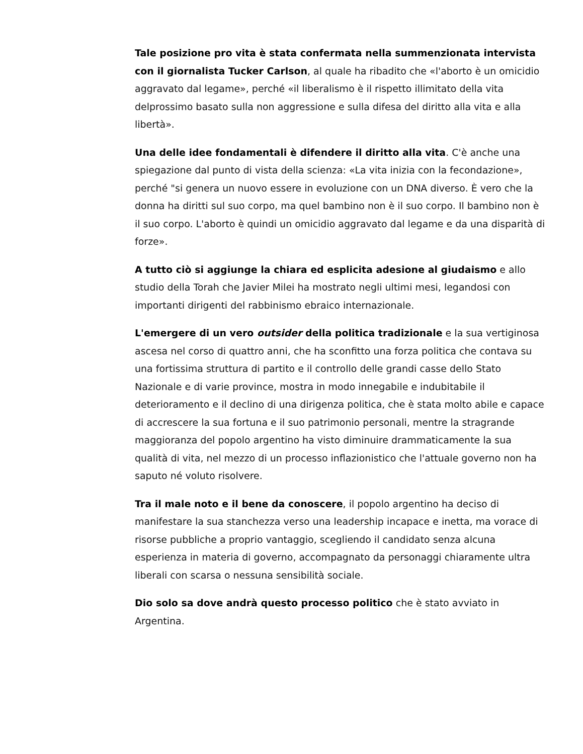Tale posizione pro vita è stata confermata nella summenzionata intervista con il giornalista Tucker Carlson, al quale ha ribadito che «l'aborto è un omicidio aggravato dal legame», perché «il liberalismo è il rispetto illimitato della vita delprossimo basato sulla non aggressione e sulla difesa del diritto alla vita e alla libertà».
Una delle idee fondamentali è difendere il diritto alla vita. C'è anche una spiegazione dal punto di vista della scienza: «La vita inizia con la fecondazione», perché "si genera un nuovo essere in evoluzione con un DNA diverso. È vero che la donna ha diritti sul suo corpo, ma quel bambino non è il suo corpo. Il bambino non è il suo corpo. L'aborto è quindi un omicidio aggravato dal legame e da una disparità di forze».
A tutto ciò si aggiunge la chiara ed esplicita adesione al giudaismo e allo studio della Torah che Javier Milei ha mostrato negli ultimi mesi, legandosi con importanti dirigenti del rabbinismo ebraico internazionale.
L'emergere di un vero outsider della politica tradizionale e la sua vertiginosa ascesa nel corso di quattro anni, che ha sconfitto una forza politica che contava su una fortissima struttura di partito e il controllo delle grandi casse dello Stato Nazionale e di varie province, mostra in modo innegabile e indubitabile il deterioramento e il declino di una dirigenza politica, che è stata molto abile e capace di accrescere la sua fortuna e il suo patrimonio personali, mentre la stragrande maggioranza del popolo argentino ha visto diminuire drammaticamente la sua qualità di vita, nel mezzo di un processo inflazionistico che l'attuale governo non ha saputo né voluto risolvere.
Tra il male noto e il bene da conoscere, il popolo argentino ha deciso di manifestare la sua stanchezza verso una leadership incapace e inetta, ma vorace di risorse pubbliche a proprio vantaggio, scegliendo il candidato senza alcuna esperienza in materia di governo, accompagnato da personaggi chiaramente ultra liberali con scarsa o nessuna sensibilità sociale.
Dio solo sa dove andrà questo processo politico che è stato avviato in Argentina.